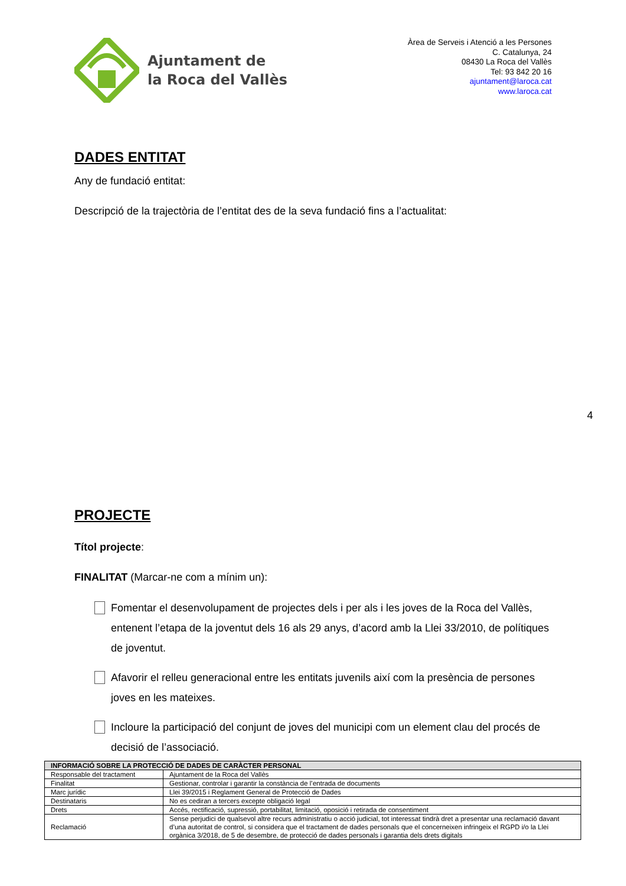Ajuntament de
la Roca del Vallès
Àrea de Serveis i Atenció a les Persones
C. Catalunya, 24
08430 La Roca del Vallès
Tel: 93 842 20 16
ajuntament@laroca.cat
www.laroca.cat
DADES ENTITAT
Any de fundació entitat:
Descripció de la trajectòria de l’entitat des de la seva fundació fins a l’actualitat:
PROJECTE
Títol projecte:
FINALITAT (Marcar-ne com a mínim un):
Fomentar el desenvolupament de projectes dels i per als i les joves de la Roca del Vallès, entenent l’etapa de la joventut dels 16 als 29 anys, d’acord amb la Llei 33/2010, de polítiques de joventut.
Afavorir el relleu generacional entre les entitats juvenils així com la presència de persones joves en les mateixes.
Incloure la participació del conjunt de joves del municipi com un element clau del procés de decisió de l’associació.
4
| INFORMACIÓ SOBRE LA PROTECCIÓ DE DADES DE CARÀCTER PERSONAL | |
| --- | --- |
| Responsable del tractament | Ajuntament de la Roca del Vallès |
| Finalitat | Gestionar, controlar i garantir la constància de l’entrada de documents |
| Marc jurídic | Llei 39/2015 i Reglament General de Protecció de Dades |
| Destinataris | No es cediran a tercers excepte obligació legal |
| Drets | Accés, rectificació, supressió, portabilitat, limitació, oposició i retirada de consentiment |
| Reclamació | Sense perjudici de qualsevol altre recurs administratiu o acció judicial, tot interessat tindrà dret a presentar una reclamació davant d’una autoritat de control, si considera que el tractament de dades personals que el concerneixen infringeix el RGPD i/o la Llei orgànica 3/2018, de 5 de desembre, de protecció de dades personals i garantia dels drets digitals |